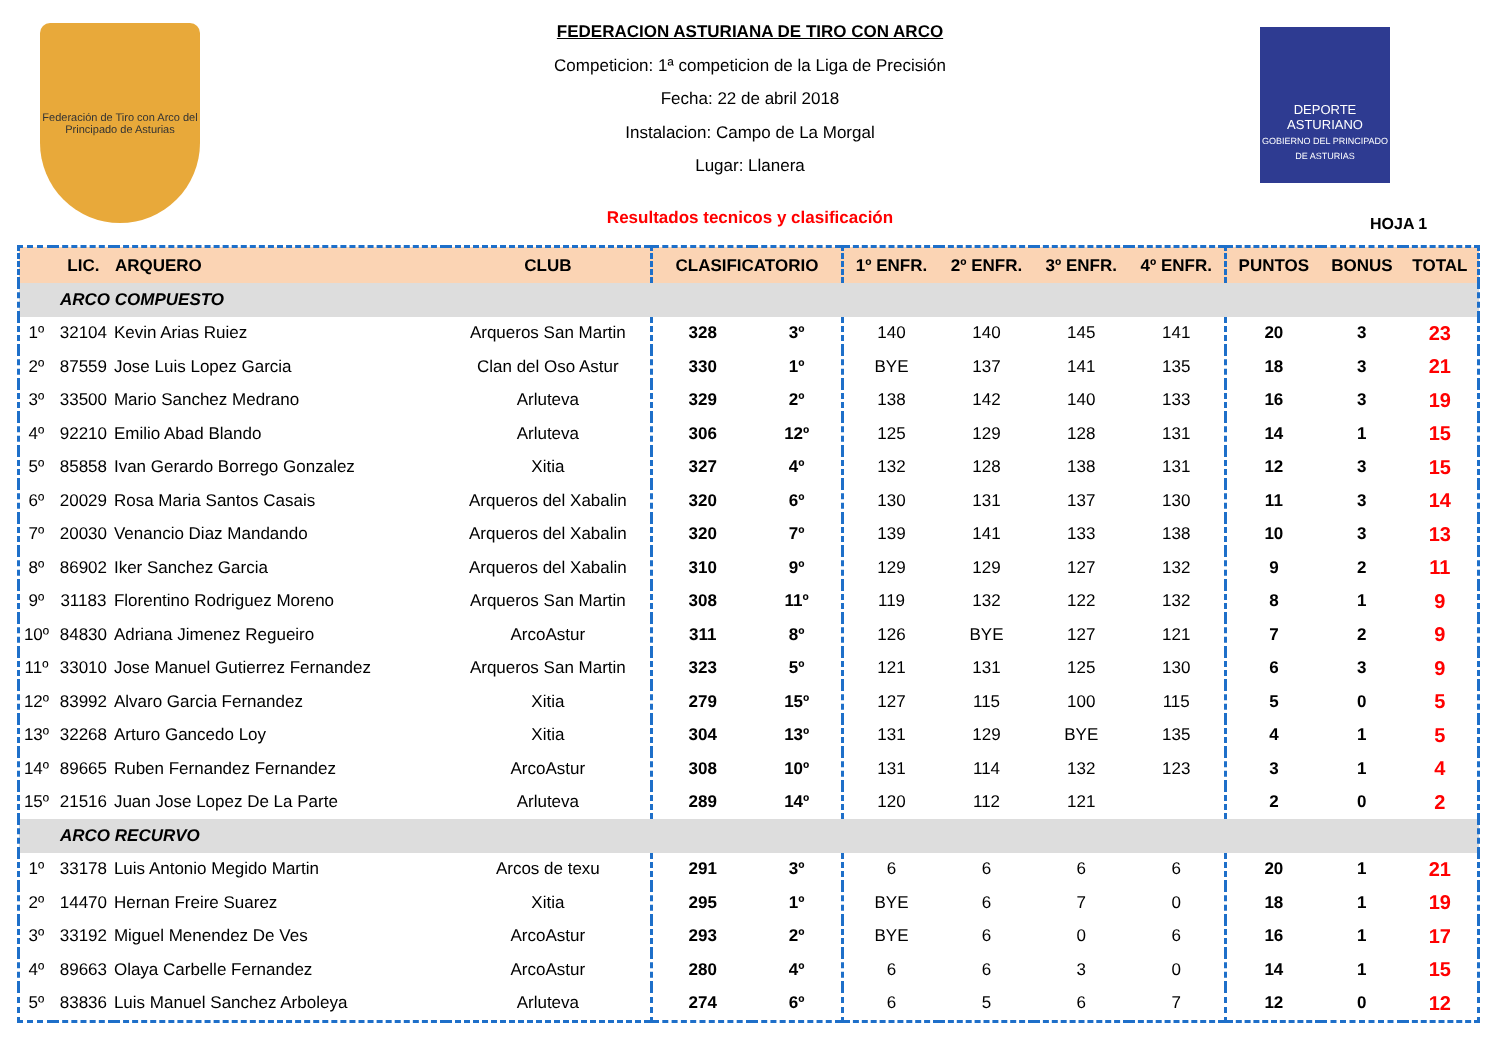Federación de Tiro con Arco del Principado de Asturias
FEDERACION ASTURIANA DE TIRO CON ARCO
Competicion: 1ª competicion de la Liga de Precisión
Fecha: 22 de abril 2018
Instalacion: Campo de La Morgal
Lugar: Llanera
Resultados tecnicos y clasificación
DEPORTE
ASTURIANO
GOBIERNO DEL PRINCIPADO DE ASTURIAS
HOJA 1
| | LIC. | ARQUERO | CLUB | CLASIFICATORIO | | 1º ENFR. | 2º ENFR. | 3º ENFR. | 4º ENFR. | PUNTOS | BONUS | TOTAL |
| --- | --- | --- | --- | --- | --- | --- | --- | --- | --- | --- | --- | --- |
| ARCO COMPUESTO | | | | | | | | | | | | |
| 1º | 32104 | Kevin Arias Ruiez | Arqueros San Martin | 328 | 3º | 140 | 140 | 145 | 141 | 20 | 3 | 23 |
| 2º | 87559 | Jose Luis Lopez Garcia | Clan del Oso Astur | 330 | 1º | BYE | 137 | 141 | 135 | 18 | 3 | 21 |
| 3º | 33500 | Mario Sanchez Medrano | Arluteva | 329 | 2º | 138 | 142 | 140 | 133 | 16 | 3 | 19 |
| 4º | 92210 | Emilio Abad Blando | Arluteva | 306 | 12º | 125 | 129 | 128 | 131 | 14 | 1 | 15 |
| 5º | 85858 | Ivan Gerardo Borrego Gonzalez | Xitia | 327 | 4º | 132 | 128 | 138 | 131 | 12 | 3 | 15 |
| 6º | 20029 | Rosa Maria Santos Casais | Arqueros del Xabalin | 320 | 6º | 130 | 131 | 137 | 130 | 11 | 3 | 14 |
| 7º | 20030 | Venancio Diaz Mandando | Arqueros del Xabalin | 320 | 7º | 139 | 141 | 133 | 138 | 10 | 3 | 13 |
| 8º | 86902 | Iker Sanchez Garcia | Arqueros del Xabalin | 310 | 9º | 129 | 129 | 127 | 132 | 9 | 2 | 11 |
| 9º | 31183 | Florentino Rodriguez Moreno | Arqueros San Martin | 308 | 11º | 119 | 132 | 122 | 132 | 8 | 1 | 9 |
| 10º | 84830 | Adriana Jimenez Regueiro | ArcoAstur | 311 | 8º | 126 | BYE | 127 | 121 | 7 | 2 | 9 |
| 11º | 33010 | Jose Manuel Gutierrez Fernandez | Arqueros San Martin | 323 | 5º | 121 | 131 | 125 | 130 | 6 | 3 | 9 |
| 12º | 83992 | Alvaro Garcia Fernandez | Xitia | 279 | 15º | 127 | 115 | 100 | 115 | 5 | 0 | 5 |
| 13º | 32268 | Arturo Gancedo Loy | Xitia | 304 | 13º | 131 | 129 | BYE | 135 | 4 | 1 | 5 |
| 14º | 89665 | Ruben Fernandez Fernandez | ArcoAstur | 308 | 10º | 131 | 114 | 132 | 123 | 3 | 1 | 4 |
| 15º | 21516 | Juan Jose Lopez De La Parte | Arluteva | 289 | 14º | 120 | 112 | 121 | | 2 | 0 | 2 |
| ARCO RECURVO | | | | | | | | | | | | |
| 1º | 33178 | Luis Antonio Megido Martin | Arcos de texu | 291 | 3º | 6 | 6 | 6 | 6 | 20 | 1 | 21 |
| 2º | 14470 | Hernan Freire Suarez | Xitia | 295 | 1º | BYE | 6 | 7 | 0 | 18 | 1 | 19 |
| 3º | 33192 | Miguel Menendez De Ves | ArcoAstur | 293 | 2º | BYE | 6 | 0 | 6 | 16 | 1 | 17 |
| 4º | 89663 | Olaya Carbelle Fernandez | ArcoAstur | 280 | 4º | 6 | 6 | 3 | 0 | 14 | 1 | 15 |
| 5º | 83836 | Luis Manuel Sanchez Arboleya | Arluteva | 274 | 6º | 6 | 5 | 6 | 7 | 12 | 0 | 12 |